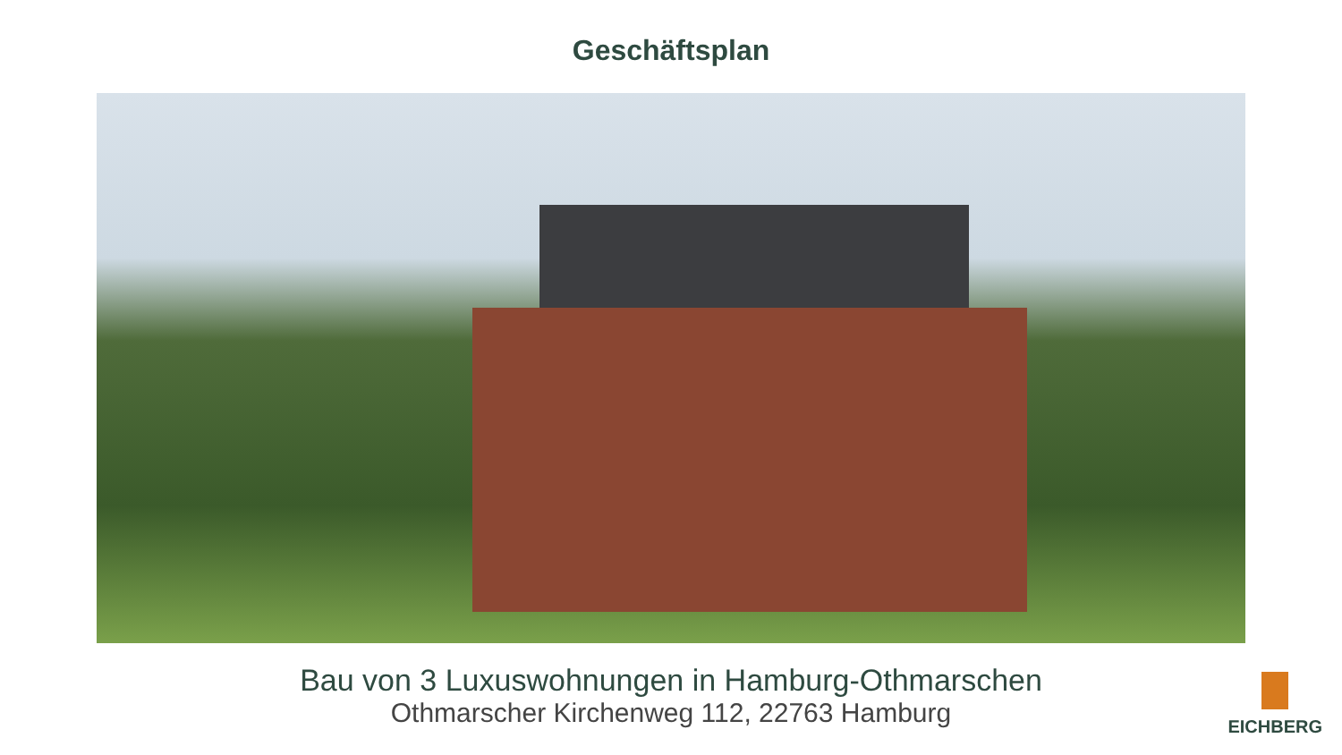Geschäftsplan
Bau von 3 Luxuswohnungen in Hamburg-Othmarschen
Othmarscher Kirchenweg 112, 22763 Hamburg
EICHBERG